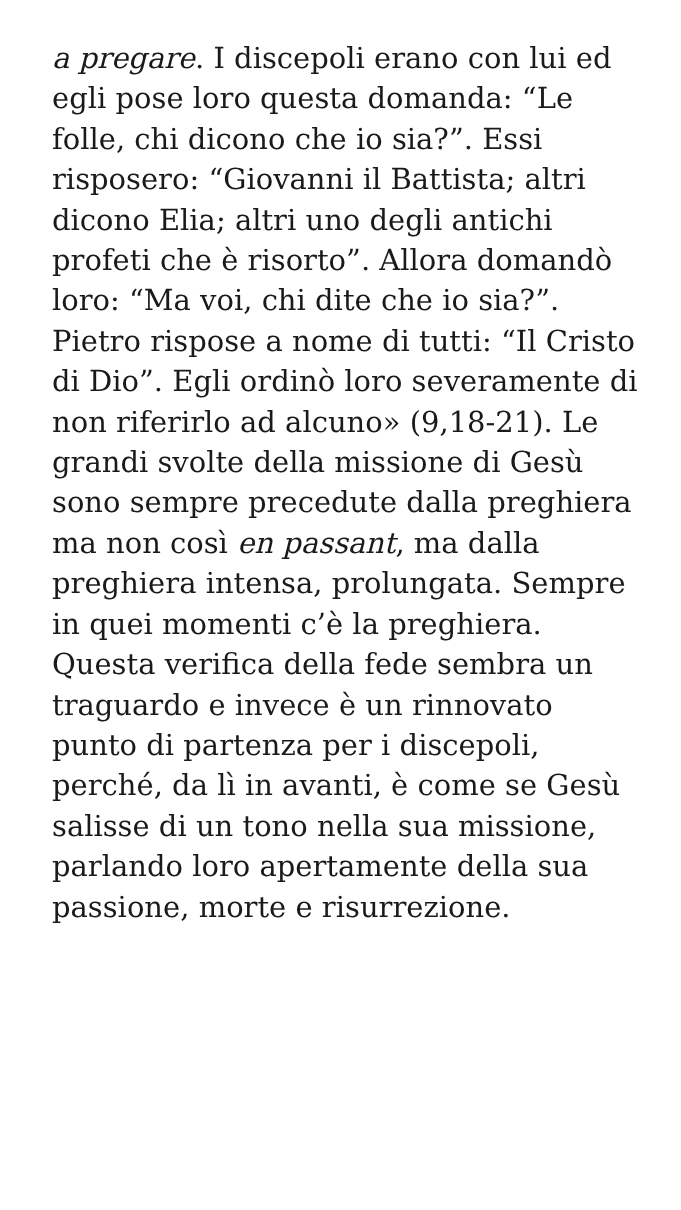a pregare. I discepoli erano con lui ed egli pose loro questa domanda: “Le folle, chi dicono che io sia?”. Essi risposero: “Giovanni il Battista; altri dicono Elia; altri uno degli antichi profeti che è risorto”. Allora domandò loro: “Ma voi, chi dite che io sia?”. Pietro rispose a nome di tutti: “Il Cristo di Dio”. Egli ordinò loro severamente di non riferirlo ad alcuno» (9,18-21). Le grandi svolte della missione di Gesù sono sempre precedute dalla preghiera ma non così en passant, ma dalla preghiera intensa, prolungata. Sempre in quei momenti c’è la preghiera. Questa verifica della fede sembra un traguardo e invece è un rinnovato punto di partenza per i discepoli, perché, da lì in avanti, è come se Gesù salisse di un tono nella sua missione, parlando loro apertamente della sua passione, morte e risurrezione.